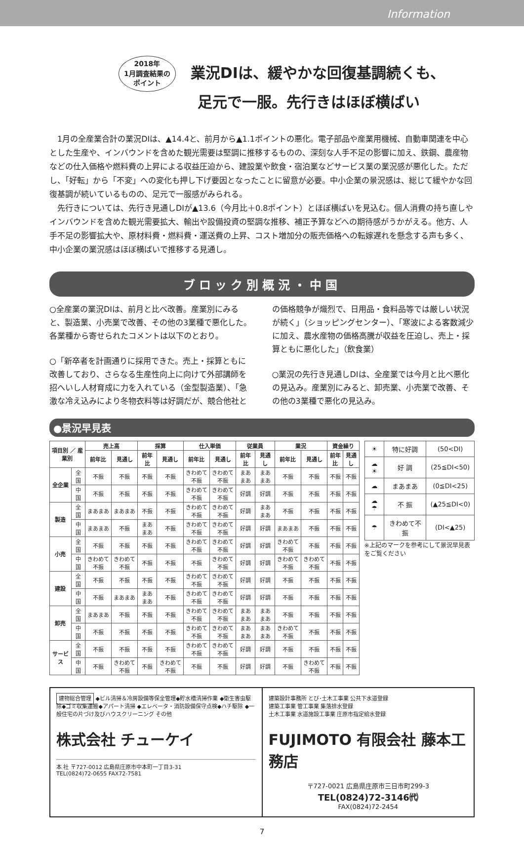Information
2018年
1月調査結果の
ポイント 業況DIは、緩やかな回復基調続くも、
足元で一服。先行きはほぼ横ばい
1月の全産業合計の業況DIは、▲14.4と、前月から▲1.1ポイントの悪化。電子部品や産業用機械、自動車関連を中心とした生産や、インバウンドを含めた観光需要は堅調に推移するものの、深刻な人手不足の影響に加え、鉄鋼、農産物などの仕入価格や燃料費の上昇による収益圧迫から、建設業や飲食・宿泊業などサービス業の業況感が悪化した。ただし、「好転」から「不変」への変化も押し下げ要因となったことに留意が必要。中小企業の景況感は、総じて緩やかな回復基調が続いているものの、足元で一服感がみられる。
先行きについては、先行き見通しDIが▲13.6（今月比＋0.8ポイント）とほぼ横ばいを見込む。個人消費の持ち直しやインバウンドを含めた観光需要拡大、輸出や設備投資の堅調な推移、補正予算などへの期待感がうかがえる。他方、人手不足の影響拡大や、原材料費・燃料費・運送費の上昇、コスト増加分の販売価格への転嫁遅れを懸念する声も多く、中小企業の業況感はほぼ横ばいで推移する見通し。
ブロック別概況・中国
○全産業の業況DIは、前月と比べ改善。産業別にみると、製造業、小売業で改善、その他の3業種で悪化した。各業種から寄せられたコメントは以下のとおり。
○「新卒者を計画通りに採用できた。売上・採算ともに改善しており、さらなる生産性向上に向けて外部講師を招へいし人材育成に力を入れている（金型製造業）、「急激な冷え込みにより冬物衣料等は好調だが、競合他社との価格競争が熾烈で、日用品・食料品等では厳しい状況が続く」（ショッピングセンター）、「寒波による客数減少に加え、農水産物の価格高騰が収益を圧迫し、売上・採算ともに悪化した」（飲食業）
○業況の先行き見通しDIは、全産業では今月と比べ悪化の見込み。産業別にみると、卸売業、小売業で改善、その他の3業種で悪化の見込み。
●景況早見表
| 項目別 ／ 産業別 | | 売上高 | | 採算 | | 仕入単価 | | 従業員 | | 業況 | | 資金繰り | |
| --- | --- | --- | --- | --- | --- | --- | --- | --- | --- | --- | --- | --- | --- |
| | | 前年比 | 見通し | 前年比 | 見通し | 前年比 | 見通し | 前年比 | 見通し | 前年比 | 見通し | 前年比 | 見通し |
| 全企業 | 全国 | 不振 | 不振 | 不振 | 不振 | きわめて不振 | きわめて不振 | まあまあ | まあまあ | 不振 | 不振 | 不振 | 不振 |
| | 中国 | 不振 | 不振 | 不振 | 不振 | きわめて不振 | きわめて不振 | 好調 | 好調 | 不振 | 不振 | 不振 | 不振 |
| 製造 | 全国 | まあまあ | まあまあ | 不振 | 不振 | きわめて不振 | きわめて不振 | 好調 | まあまあ | 不振 | 不振 | 不振 | 不振 |
| | 中国 | まあまあ | 不振 | まあまあ | 不振 | きわめて不振 | きわめて不振 | 好調 | 好調 | まあまあ | 不振 | 不振 | 不振 |
| 小売 | 全国 | 不振 | 不振 | 不振 | 不振 | きわめて不振 | きわめて不振 | 好調 | 好調 | きわめて不振 | 不振 | 不振 | 不振 |
| | 中国 | きわめて不振 | きわめて不振 | 不振 | 不振 | 不振 | きわめて不振 | 好調 | 好調 | きわめて不振 | きわめて不振 | 不振 | 不振 |
| 建設 | 全国 | 不振 | 不振 | 不振 | 不振 | きわめて不振 | きわめて不振 | 好調 | 好調 | 不振 | 不振 | 不振 | 不振 |
| | 中国 | 不振 | まあまあ | まあまあ | 不振 | きわめて不振 | きわめて不振 | 好調 | 好調 | 不振 | 不振 | 不振 | 不振 |
| 卸売 | 全国 | まあまあ | 不振 | 不振 | 不振 | きわめて不振 | きわめて不振 | まあまあ | まあまあ | 不振 | 不振 | 不振 | 不振 |
| | 中国 | 不振 | 不振 | 不振 | 不振 | きわめて不振 | きわめて不振 | まあまあ | まあまあ | きわめて不振 | 不振 | 不振 | 不振 |
| サービス | 全国 | 不振 | 不振 | 不振 | 不振 | きわめて不振 | きわめて不振 | 好調 | 好調 | 不振 | 不振 | 不振 | 不振 |
| | 中国 | 不振 | きわめて不振 | 不振 | きわめて不振 | 不振 | 不振 | 好調 | 好調 | 不振 | きわめて不振 | 不振 | 不振 |
| ☀ | 特に好調 | (50<DI) |
| ☁☀ | 好 調 | (25≦DI<50) |
| ☁ | まあまあ | (0≦DI<25) |
| ☁☂ | 不 振 | (▲25≦DI<0) |
| ☂ | きわめて不振 | (DI<▲25) |
※上記のマークを参考にして景況早見表をご覧ください
建物総合管理 ◆ビル清掃＆冷房設備等保全管理◆貯水槽清掃作業 ◆衛生害虫駆除◆ゴミ収集運搬◆アパート清掃 ◆エレベータ・消防設備保守点検◆ハチ駆除 ◆一般住宅の片づけ及びハウスクリーニング その他
株式会社 チューケイ
本 社 〒727-0012 広島県庄原市中本町一丁目3-31
TEL(0824)72-0655 FAX72-7581
建築設計事務所 とび･土木工事業 公共下水道登録
建築工事業 管工事業 集落排水登録
土木工事業 水道施設工事業 庄原市指定給水登録
FUJIMOTO 有限会社 藤本工務店
〒727-0021 広島県庄原市三日市町299-3
TEL(0824)72-3146㈹
FAX(0824)72-2454
7